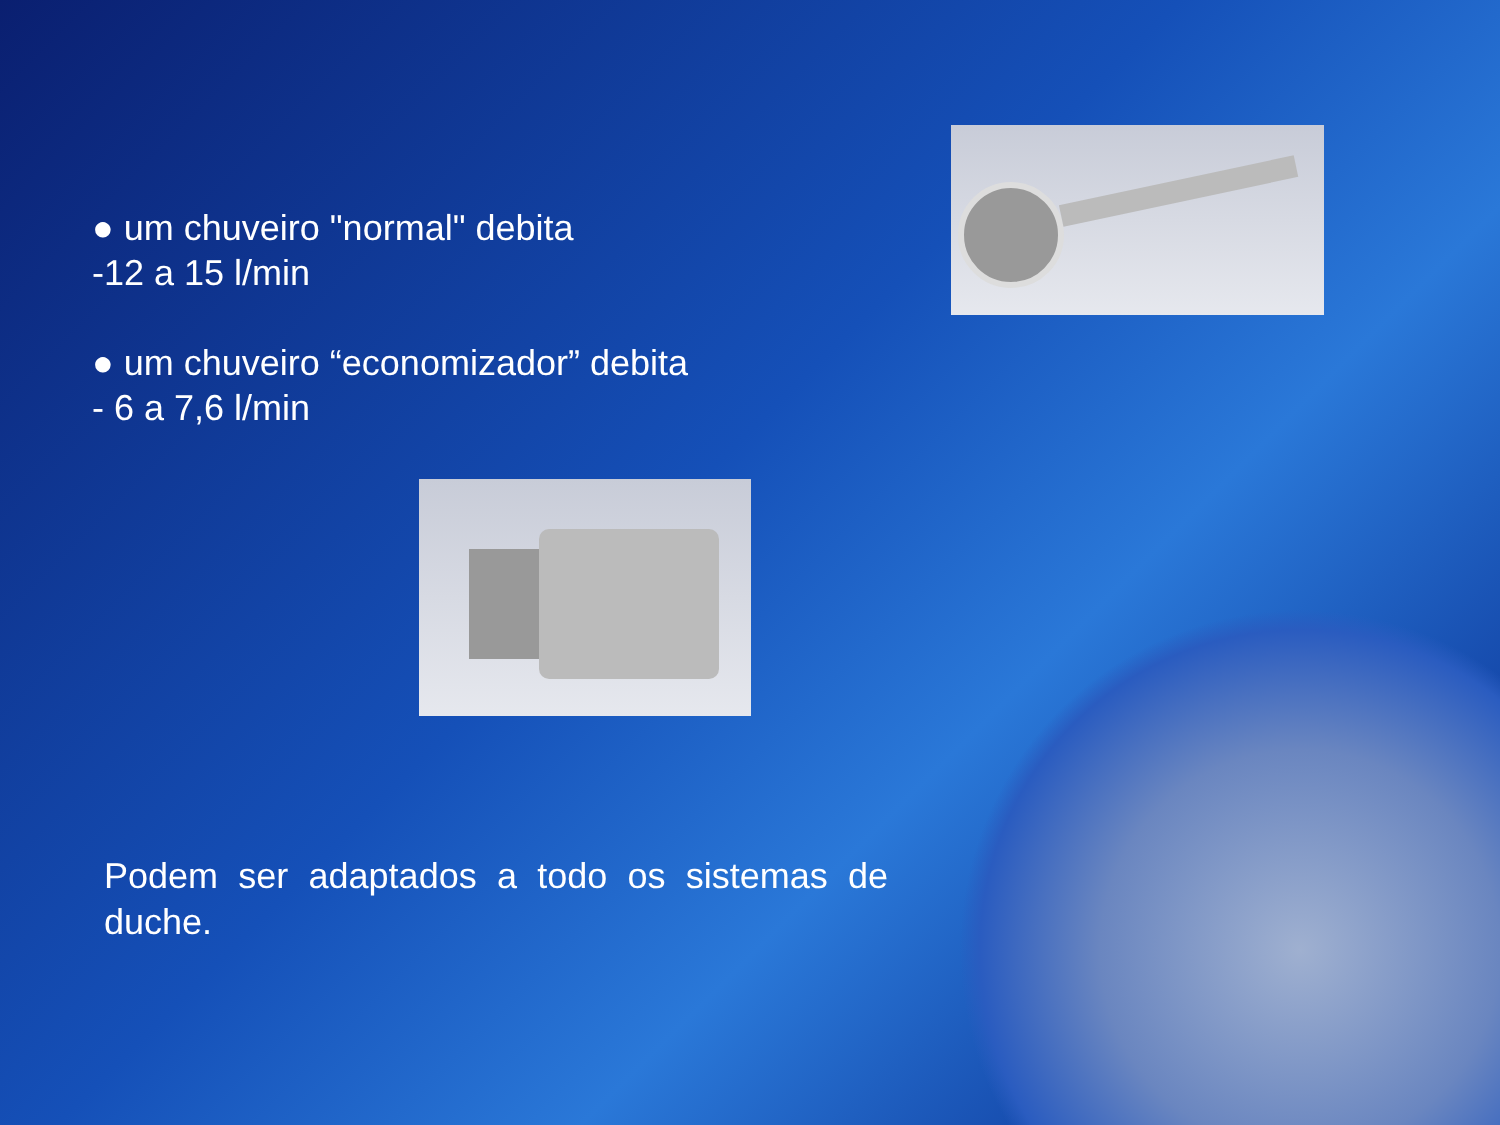● um chuveiro "normal" debita
-12 a 15 l/min
● um chuveiro “economizador” debita
- 6 a 7,6 l/min
Podem ser adaptados a todo os sistemas de duche.